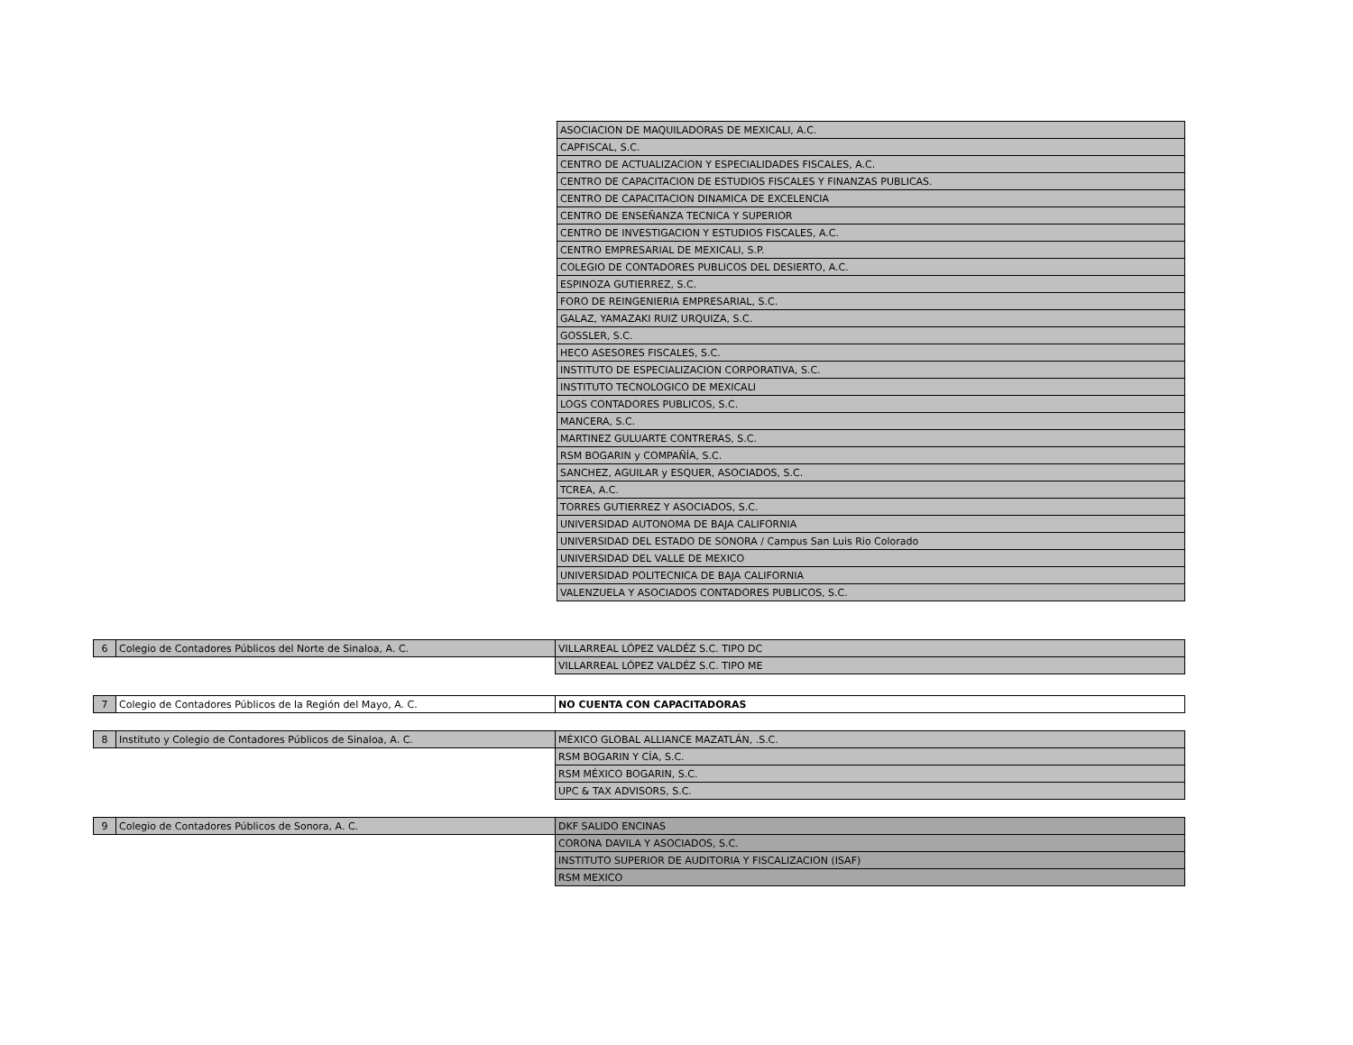| ASOCIACION DE MAQUILADORAS DE MEXICALI, A.C. |
| CAPFISCAL, S.C. |
| CENTRO DE ACTUALIZACION Y ESPECIALIDADES FISCALES, A.C. |
| CENTRO DE CAPACITACION DE ESTUDIOS FISCALES Y FINANZAS PUBLICAS. |
| CENTRO DE CAPACITACION DINAMICA DE EXCELENCIA |
| CENTRO DE ENSEÑANZA TECNICA Y SUPERIOR |
| CENTRO DE INVESTIGACION Y ESTUDIOS FISCALES, A.C. |
| CENTRO EMPRESARIAL DE MEXICALI, S.P. |
| COLEGIO DE CONTADORES PUBLICOS DEL DESIERTO, A.C. |
| ESPINOZA GUTIERREZ, S.C. |
| FORO DE REINGENIERIA EMPRESARIAL, S.C. |
| GALAZ, YAMAZAKI RUIZ URQUIZA, S.C. |
| GOSSLER, S.C. |
| HECO ASESORES FISCALES, S.C. |
| INSTITUTO DE ESPECIALIZACION CORPORATIVA, S.C. |
| INSTITUTO TECNOLOGICO DE MEXICALI |
| LOGS CONTADORES PUBLICOS, S.C. |
| MANCERA, S.C. |
| MARTINEZ GULUARTE CONTRERAS, S.C. |
| RSM BOGARIN y COMPAÑÍA, S.C. |
| SANCHEZ, AGUILAR y ESQUER, ASOCIADOS, S.C. |
| TCREA, A.C. |
| TORRES GUTIERREZ Y ASOCIADOS, S.C. |
| UNIVERSIDAD AUTONOMA DE BAJA CALIFORNIA |
| UNIVERSIDAD DEL ESTADO DE SONORA / Campus San Luis Rio Colorado |
| UNIVERSIDAD DEL VALLE DE MEXICO |
| UNIVERSIDAD POLITECNICA DE BAJA CALIFORNIA |
| VALENZUELA Y ASOCIADOS CONTADORES PUBLICOS, S.C. |
| 6 | Colegio de Contadores Públicos del Norte de Sinaloa, A. C. | VILLARREAL LÓPEZ VALDÉZ S.C. TIPO DC |
| | | VILLARREAL LÓPEZ VALDÉZ S.C. TIPO ME |
| 7 | Colegio de Contadores Públicos de la Región del Mayo, A. C. | NO CUENTA CON CAPACITADORAS |
| 8 | Instituto y Colegio de Contadores Públicos de Sinaloa, A. C. | MÉXICO GLOBAL ALLIANCE MAZATLÁN, .S.C. |
| | | RSM BOGARIN Y CÍA, S.C. |
| | | RSM MÉXICO BOGARIN, S.C. |
| | | UPC & TAX ADVISORS, S.C. |
| 9 | Colegio de Contadores Públicos de Sonora, A. C. | DKF SALIDO ENCINAS |
| | | CORONA DAVILA Y ASOCIADOS, S.C. |
| | | INSTITUTO SUPERIOR DE AUDITORIA Y FISCALIZACION (ISAF) |
| | | RSM MEXICO |